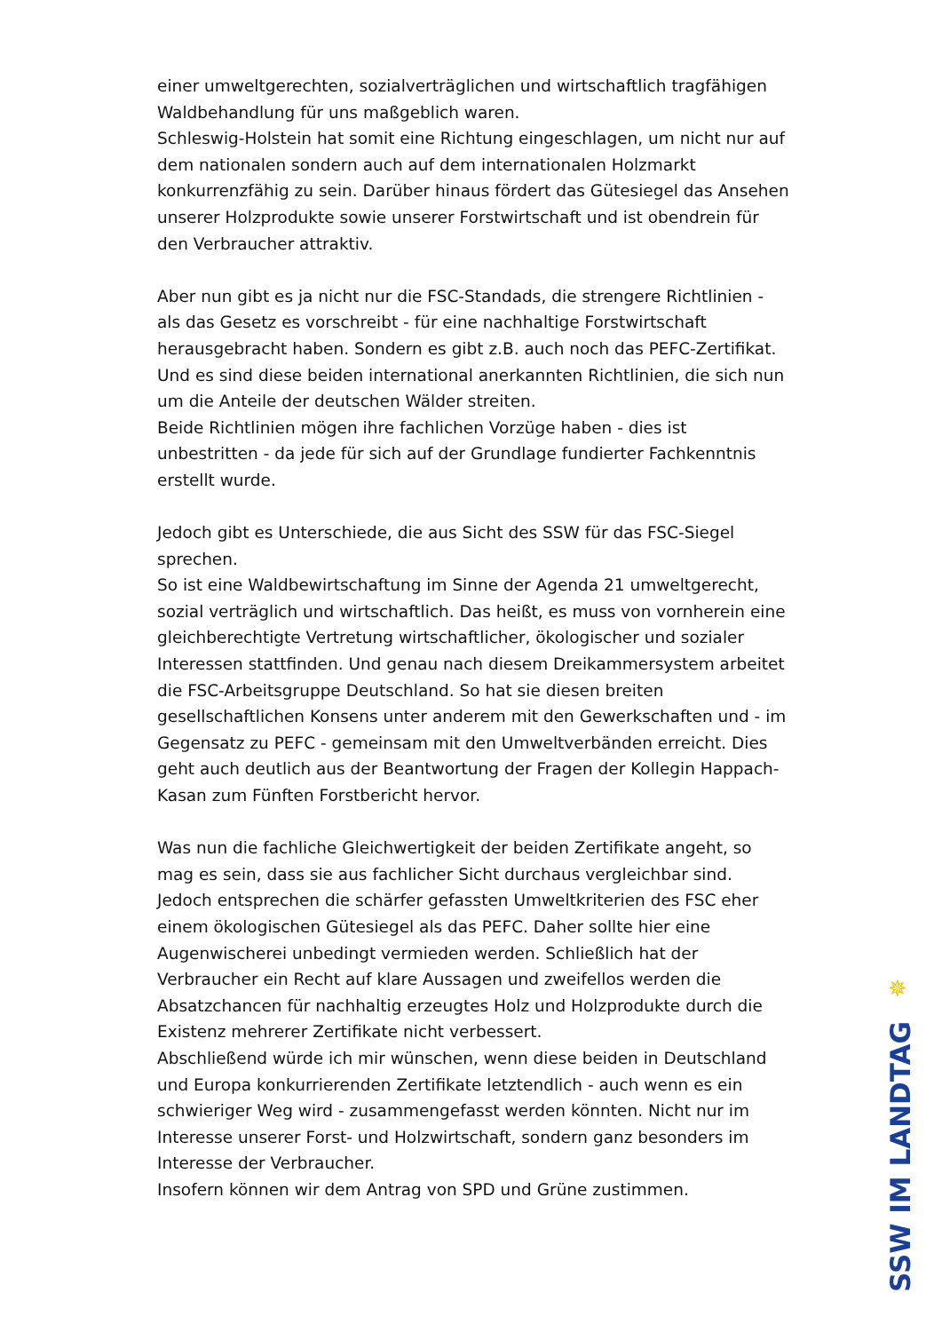einer umweltgerechten, sozialverträglichen und wirtschaftlich tragfähigen Waldbehandlung für uns maßgeblich waren.
Schleswig-Holstein hat somit eine Richtung eingeschlagen, um nicht nur auf dem nationalen sondern auch auf dem internationalen Holzmarkt konkurrenzfähig zu sein. Darüber hinaus fördert das Gütesiegel das Ansehen unserer Holzprodukte sowie unserer Forstwirtschaft und ist obendrein für den Verbraucher attraktiv.
Aber nun gibt es ja nicht nur die FSC-Standads, die strengere Richtlinien - als das Gesetz es vorschreibt - für eine nachhaltige Forstwirtschaft herausgebracht haben. Sondern es gibt z.B. auch noch das PEFC-Zertifikat. Und es sind diese beiden international anerkannten Richtlinien, die sich nun um die Anteile der deutschen Wälder streiten.
Beide Richtlinien mögen ihre fachlichen Vorzüge haben - dies ist unbestritten - da jede für sich auf der Grundlage fundierter Fachkenntnis erstellt wurde.
Jedoch gibt es Unterschiede, die aus Sicht des SSW für das FSC-Siegel sprechen.
So ist eine Waldbewirtschaftung im Sinne der Agenda 21 umweltgerecht, sozial verträglich und wirtschaftlich. Das heißt, es muss von vornherein eine gleichberechtigte Vertretung wirtschaftlicher, ökologischer und sozialer Interessen stattfinden. Und genau nach diesem Dreikammersystem arbeitet die FSC-Arbeitsgruppe Deutschland. So hat sie diesen breiten gesellschaftlichen Konsens unter anderem mit den Gewerkschaften und - im Gegensatz zu PEFC - gemeinsam mit den Umweltverbänden erreicht. Dies geht auch deutlich aus der Beantwortung der Fragen der Kollegin Happach-Kasan zum Fünften Forstbericht hervor.
Was nun die fachliche Gleichwertigkeit der beiden Zertifikate angeht, so mag es sein, dass sie aus fachlicher Sicht durchaus vergleichbar sind. Jedoch entsprechen die schärfer gefassten Umweltkriterien des FSC eher einem ökologischen Gütesiegel als das PEFC. Daher sollte hier eine Augenwischerei unbedingt vermieden werden. Schließlich hat der Verbraucher ein Recht auf klare Aussagen und zweifellos werden die Absatzchancen für nachhaltig erzeugtes Holz und Holzprodukte durch die Existenz mehrerer Zertifikate nicht verbessert.
Abschließend würde ich mir wünschen, wenn diese beiden in Deutschland und Europa konkurrierenden Zertifikate letztendlich - auch wenn es ein schwieriger Weg wird - zusammengefasst werden könnten. Nicht nur im Interesse unserer Forst- und Holzwirtschaft, sondern ganz besonders im Interesse der Verbraucher.
Insofern können wir dem Antrag von SPD und Grüne zustimmen.
✵
SSW IM LANDTAG